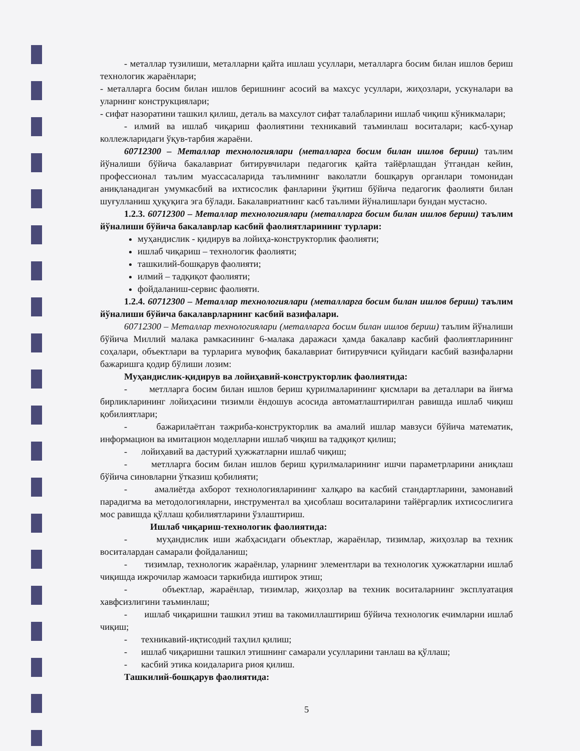- металлар тузилиши, металларни қайта ишлаш усуллари, металларга босим билан ишлов бериш технологик жараёнлари;
- металларга босим билан ишлов беришнинг асосий ва махсус усуллари, жиҳозлари, ускуналари ва уларнинг конструкциялари;
- сифат назоратини ташкил қилиш, деталь ва махсулот сифат талабларини ишлаб чиқиш кўникмалари;
- илмий ва ишлаб чиқариш фаолиятини техникавий таъминлаш воситалари; касб-ҳунар коллежларидаги ўқув-тарбия жараёни.
60712300 – Металлар технологиялари (металларга босим билан ишлов бериш) таълим йўналиши бўйича бакалавриат битирувчилари педагогик қайта тайёрлашдан ўтгандан кейин, профессионал таълим муассасаларида таълимнинг ваколатли бошқарув органлари томонидан аниқланадиган умумкасбий ва ихтисослик фанларини ўқитиш бўйича педагогик фаолияти билан шуғулланиш ҳуқуқига эга бўлади. Бакалавриатнинг касб таълими йўналишлари бундан мустасно.
1.2.3. 60712300 – Металлар технологиялари (металларга босим билан ишлов бериш) таълим йўналиши бўйича бакалаврлар касбий фаолиятларининг турлари:
муҳандислик - қидирув ва лойиҳа-конструкторлик фаолияти;
ишлаб чиқариш – технологик фаолияти;
ташкилий-бошқарув фаолияти;
илмий – тадқиқот фаолияти;
фойдаланиш-сервис фаолияти.
1.2.4. 60712300 – Металлар технологиялари (металларга босим билан ишлов бериш) таълим йўналиши бўйича бакалаврларнинг касбий вазифалари.
60712300 – Металлар технологиялари (металларга босим билан ишлов бериш) таълим йўналиши бўйича Миллий малака рамкасининг 6-малака даражаси ҳамда бакалавр касбий фаолиятларининг соҳалари, объектлари ва турларига мувофиқ бакалавриат битирувчиси қуйидаги касбий вазифаларни бажаришга қодир бўлиши лозим:
Муҳандислик-қидирув ва лойиҳавий-конструкторлик фаолиятида:
- метлларга босим билан ишлов бериш қурилмаларининг қисмлари ва деталлари ва йиғма бирликларининг лойиҳасини тизимли ёндошув асосида автоматлаштирилган равишда ишлаб чиқиш қобилиятлари;
- бажарилаётган тажриба-конструкторлик ва амалий ишлар мавзуси бўйича математик, информацион ва имитацион моделларни ишлаб чиқиш ва тадқиқот қилиш;
- лойиҳавий ва дастурий ҳужжатларни ишлаб чиқиш;
- метлларга босим билан ишлов бериш қурилмаларининг ишчи параметрларини аниқлаш бўйича синовларни ўтказиш қобилияти;
- амалиётда ахборот технологияларининг халқаро ва касбий стандартларини, замонавий парадигма ва методологияларни, инструментал ва ҳисоблаш воситаларини тайёргарлик ихтисослигига мос равишда қўллаш қобилиятларини ўзлаштириш.
Ишлаб чиқариш-технологик фаолиятида:
- муҳандислик иши жабҳасидаги объектлар, жараёнлар, тизимлар, жиҳозлар ва техник воситалардан самарали фойдаланиш;
- тизимлар, технологик жараёнлар, уларнинг элементлари ва технологик ҳужжатларни ишлаб чиқишда ижрочилар жамоаси таркибида иштирок этиш;
- объектлар, жараёнлар, тизимлар, жиҳозлар ва техник воситаларнинг эксплуатация хавфсизлигини таъминлаш;
- ишлаб чиқаришни ташкил этиш ва такомиллаштириш бўйича технологик ечимларни ишлаб чиқиш;
- техникавий-иқтисодий таҳлил қилиш;
- ишлаб чиқаришни ташкил этишнинг самарали усулларини танлаш ва қўллаш;
- касбий этика коидаларига риоя қилиш.
Ташкилий-бошқарув фаолиятида:
5